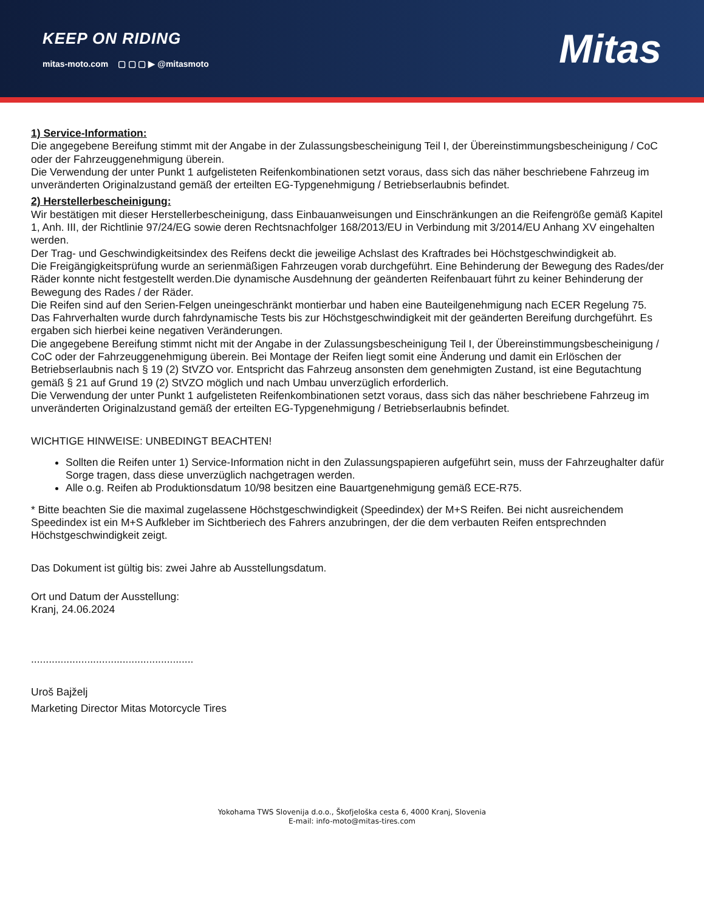KEEP ON RIDING
mitas-moto.com ▢ ▢ ▢ ▶ @mitasmoto
Mitas
1) Service-Information:
Die angegebene Bereifung stimmt mit der Angabe in der Zulassungsbescheinigung Teil I, der Übereinstimmungsbescheinigung / CoC oder der Fahrzeuggenehmigung überein.
Die Verwendung der unter Punkt 1 aufgelisteten Reifenkombinationen setzt voraus, dass sich das näher beschriebene Fahrzeug im unveränderten Originalzustand gemäß der erteilten EG-Typgenehmigung / Betriebserlaubnis befindet.
2) Herstellerbescheinigung:
Wir bestätigen mit dieser Herstellerbescheinigung, dass Einbauanweisungen und Einschränkungen an die Reifengröße gemäß Kapitel 1, Anh. III, der Richtlinie 97/24/EG sowie deren Rechtsnachfolger 168/2013/EU in Verbindung mit 3/2014/EU Anhang XV eingehalten werden.
Der Trag- und Geschwindigkeitsindex des Reifens deckt die jeweilige Achslast des Kraftrades bei Höchstgeschwindigkeit ab.
Die Freigängigkeitsprüfung wurde an serienmäßigen Fahrzeugen vorab durchgeführt. Eine Behinderung der Bewegung des Rades/der Räder konnte nicht festgestellt werden.Die dynamische Ausdehnung der geänderten Reifenbauart führt zu keiner Behinderung der Bewegung des Rades / der Räder.
Die Reifen sind auf den Serien-Felgen uneingeschränkt montierbar und haben eine Bauteilgenehmigung nach ECER Regelung 75.
Das Fahrverhalten wurde durch fahrdynamische Tests bis zur Höchstgeschwindigkeit mit der geänderten Bereifung durchgeführt. Es ergaben sich hierbei keine negativen Veränderungen.
Die angegebene Bereifung stimmt nicht mit der Angabe in der Zulassungsbescheinigung Teil I, der Übereinstimmungsbescheinigung / CoC oder der Fahrzeuggenehmigung überein. Bei Montage der Reifen liegt somit eine Änderung und damit ein Erlöschen der Betriebserlaubnis nach § 19 (2) StVZO vor. Entspricht das Fahrzeug ansonsten dem genehmigten Zustand, ist eine Begutachtung gemäß § 21 auf Grund 19 (2) StVZO möglich und nach Umbau unverzüglich erforderlich.
Die Verwendung der unter Punkt 1 aufgelisteten Reifenkombinationen setzt voraus, dass sich das näher beschriebene Fahrzeug im unveränderten Originalzustand gemäß der erteilten EG-Typgenehmigung / Betriebserlaubnis befindet.
WICHTIGE HINWEISE: UNBEDINGT BEACHTEN!
Sollten die Reifen unter 1) Service-Information nicht in den Zulassungspapieren aufgeführt sein, muss der Fahrzeughalter dafür Sorge tragen, dass diese unverzüglich nachgetragen werden.
Alle o.g. Reifen ab Produktionsdatum 10/98 besitzen eine Bauartgenehmigung gemäß ECE-R75.
* Bitte beachten Sie die maximal zugelassene Höchstgeschwindigkeit (Speedindex) der M+S Reifen. Bei nicht ausreichendem Speedindex ist ein M+S Aufkleber im Sichtberiech des Fahrers anzubringen, der die dem verbauten Reifen entsprechnden Höchstgeschwindigkeit zeigt.
Das Dokument ist gültig bis: zwei Jahre ab Ausstellungsdatum.
Ort und Datum der Ausstellung:
Kranj, 24.06.2024
.......................................................
Uroš Bajželj
Marketing Director Mitas Motorcycle Tires
Yokohama TWS Slovenija d.o.o., Škofjeloška cesta 6, 4000 Kranj, Slovenia
E-mail: info-moto@mitas-tires.com